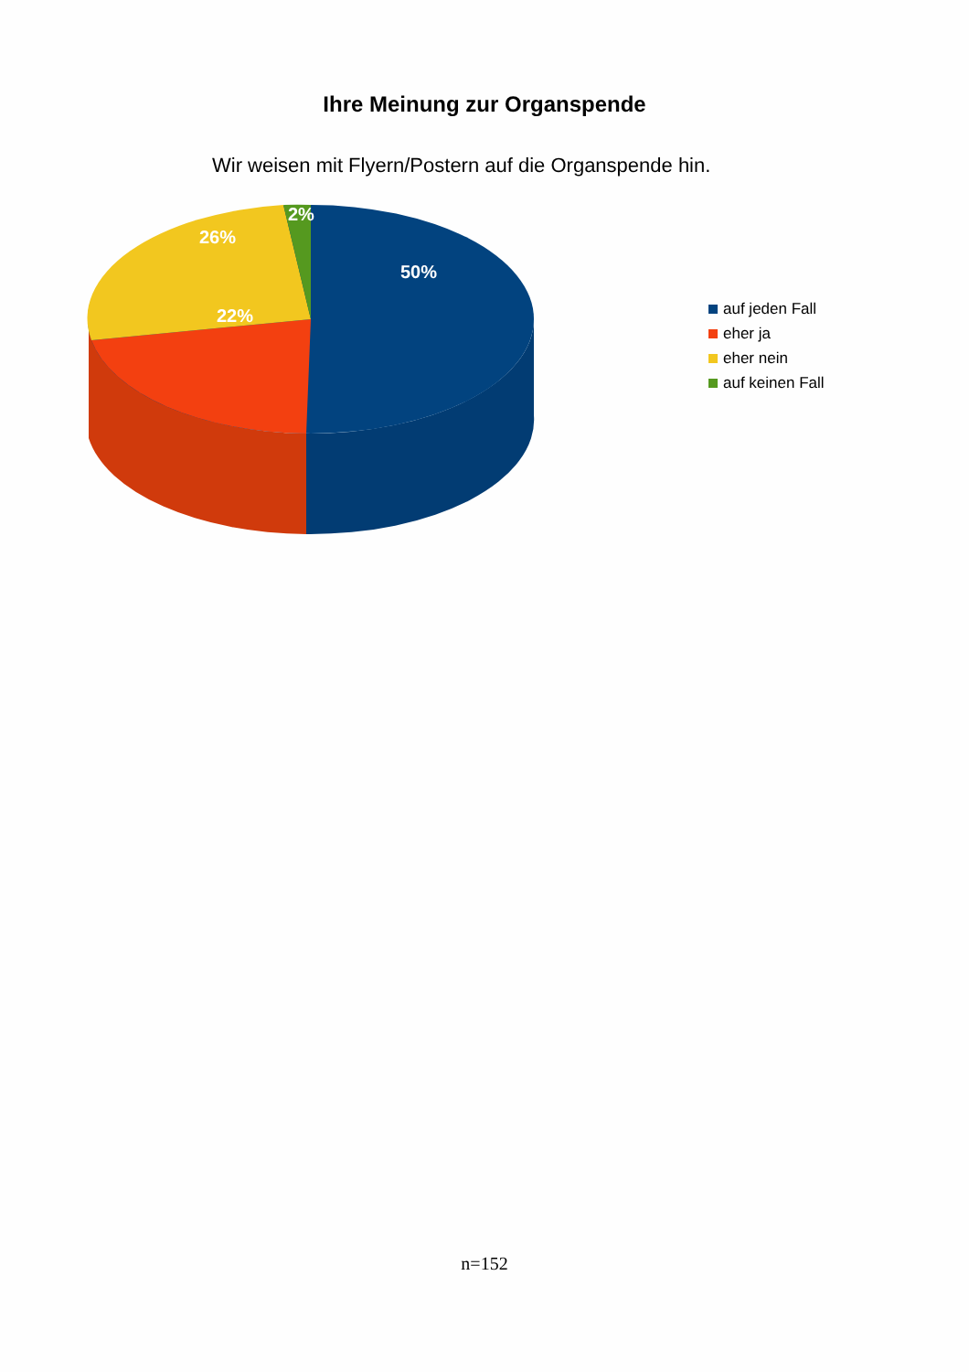Ihre Meinung zur Organspende
Wir weisen mit Flyern/Postern auf die Organspende hin.
2%
26%
50%
22%
auf jeden Fall
eher ja
eher nein
auf keinen Fall
n=152